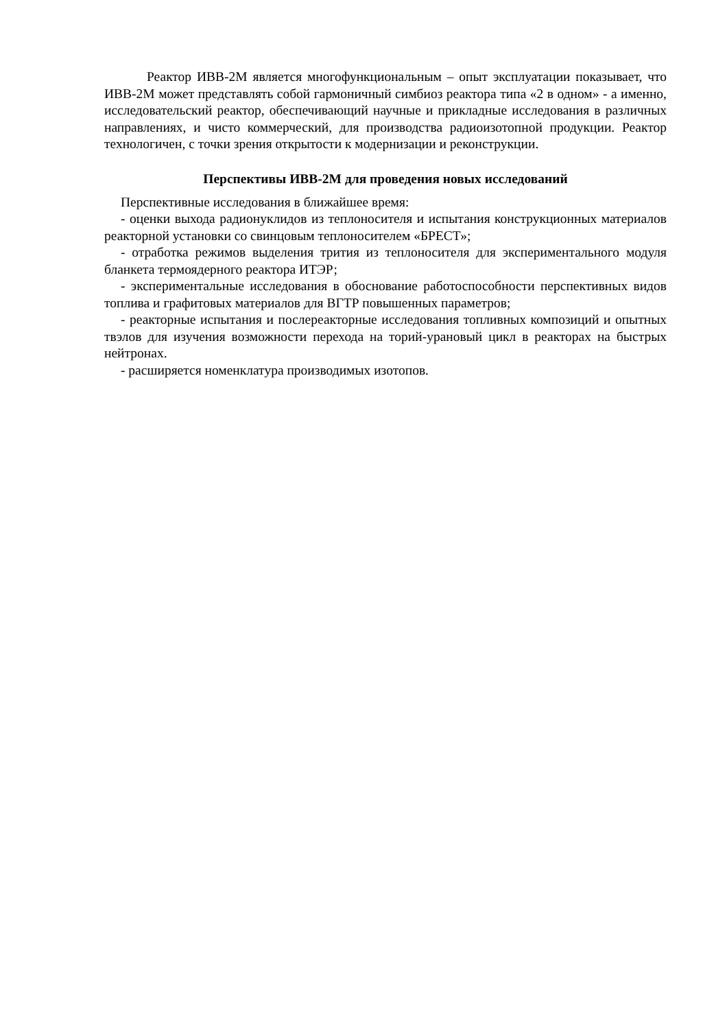Реактор ИВВ-2М является многофункциональным – опыт эксплуатации показывает, что ИВВ-2М может представлять собой гармоничный симбиоз реактора типа «2 в одном» - а именно, исследовательский реактор, обеспечивающий научные и прикладные исследования в различных направлениях, и чисто коммерческий, для производства радиоизотопной продукции. Реактор технологичен, с точки зрения открытости к модернизации и реконструкции.
Перспективы ИВВ-2М для проведения новых исследований
Перспективные исследования в ближайшее время:
- оценки выхода радионуклидов из теплоносителя и испытания конструкционных материалов реакторной установки со свинцовым теплоносителем «БРЕСТ»;
- отработка режимов выделения трития из теплоносителя для экспериментального модуля бланкета термоядерного реактора ИТЭР;
- экспериментальные исследования в обоснование работоспособности перспективных видов топлива и графитовых материалов для ВГТР повышенных параметров;
- реакторные испытания и послереакторные исследования топливных композиций и опытных твэлов для изучения возможности перехода на торий-урановый цикл в реакторах на быстрых нейтронах.
- расширяется номенклатура производимых изотопов.